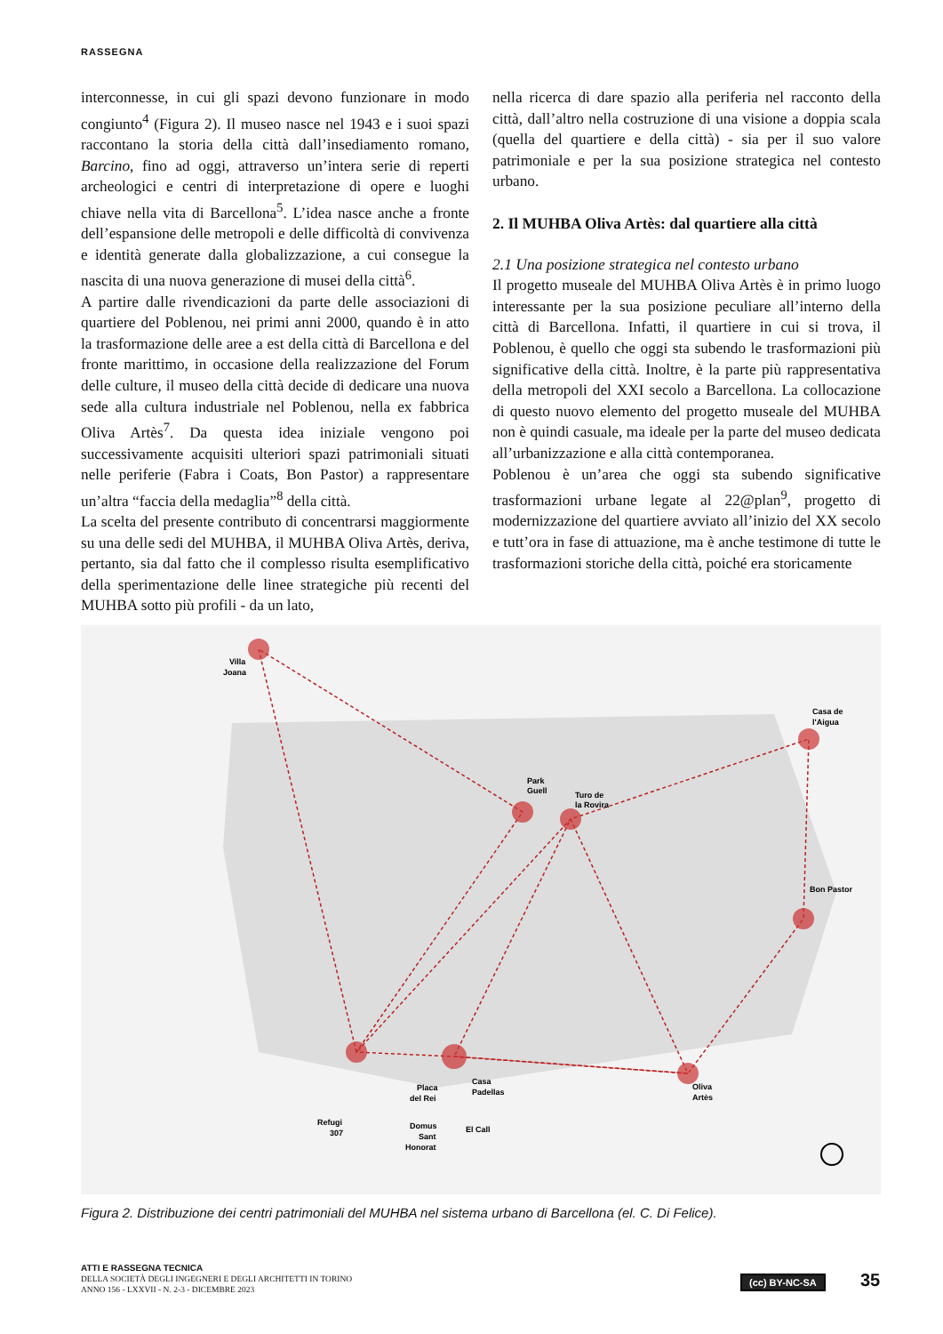RASSEGNA
interconnesse, in cui gli spazi devono funzionare in modo congiunto<sup>4</sup> (Figura 2). Il museo nasce nel 1943 e i suoi spazi raccontano la storia della città dall’insediamento romano, Barcino, fino ad oggi, attraverso un’intera serie di reperti archeologici e centri di interpretazione di opere e luoghi chiave nella vita di Barcellona<sup>5</sup>. L’idea nasce anche a fronte dell’espansione delle metropoli e delle difficoltà di convivenza e identità generate dalla globalizzazione, a cui consegue la nascita di una nuova generazione di musei della città<sup>6</sup>.
A partire dalle rivendicazioni da parte delle associazioni di quartiere del Poblenou, nei primi anni 2000, quando è in atto la trasformazione delle aree a est della città di Barcellona e del fronte marittimo, in occasione della realizzazione del Forum delle culture, il museo della città decide di dedicare una nuova sede alla cultura industriale nel Poblenou, nella ex fabbrica Oliva Artès<sup>7</sup>. Da questa idea iniziale vengono poi successivamente acquisiti ulteriori spazi patrimoniali situati nelle periferie (Fabra i Coats, Bon Pastor) a rappresentare un’altra “faccia della medaglia”<sup>8</sup> della città.
La scelta del presente contributo di concentrarsi maggiormente su una delle sedi del MUHBA, il MUHBA Oliva Artès, deriva, pertanto, sia dal fatto che il complesso risulta esemplificativo della sperimentazione delle linee strategiche più recenti del MUHBA sotto più profili - da un lato,
nella ricerca di dare spazio alla periferia nel racconto della città, dall’altro nella costruzione di una visione a doppia scala (quella del quartiere e della città) - sia per il suo valore patrimoniale e per la sua posizione strategica nel contesto urbano.
2. Il MUHBA Oliva Artès: dal quartiere alla città
2.1 Una posizione strategica nel contesto urbano
Il progetto museale del MUHBA Oliva Artès è in primo luogo interessante per la sua posizione peculiare all’interno della città di Barcellona. Infatti, il quartiere in cui si trova, il Poblenou, è quello che oggi sta subendo le trasformazioni più significative della città. Inoltre, è la parte più rappresentativa della metropoli del XXI secolo a Barcellona. La collocazione di questo nuovo elemento del progetto museale del MUHBA non è quindi casuale, ma ideale per la parte del museo dedicata all’urbanizzazione e alla città contemporanea.
Poblenou è un’area che oggi sta subendo significative trasformazioni urbane legate al 22@plan<sup>9</sup>, progetto di modernizzazione del quartiere avviato all’inizio del XX secolo e tutt’ora in fase di attuazione, ma è anche testimone di tutte le trasformazioni storiche della città, poiché era storicamente
Villa
Joana
Park
Guell
Turo de
la Rovira
Casa de
l'Aigua
Bon Pastor
Oliva
Artès
Casa
Padellas
Placa
del Rei
Refugi
307
Domus
Sant
Honorat
El Call
Figura 2. Distribuzione dei centri patrimoniali del MUHBA nel sistema urbano di Barcellona (el. C. Di Felice).
ATTI E RASSEGNA TECNICA
DELLA SOCIETÀ DEGLI INGEGNERI E DEGLI ARCHITETTI IN TORINO
ANNO 156 - LXXVII - N. 2-3 - DICEMBRE 2023
(cc) BY-NC-SA 35